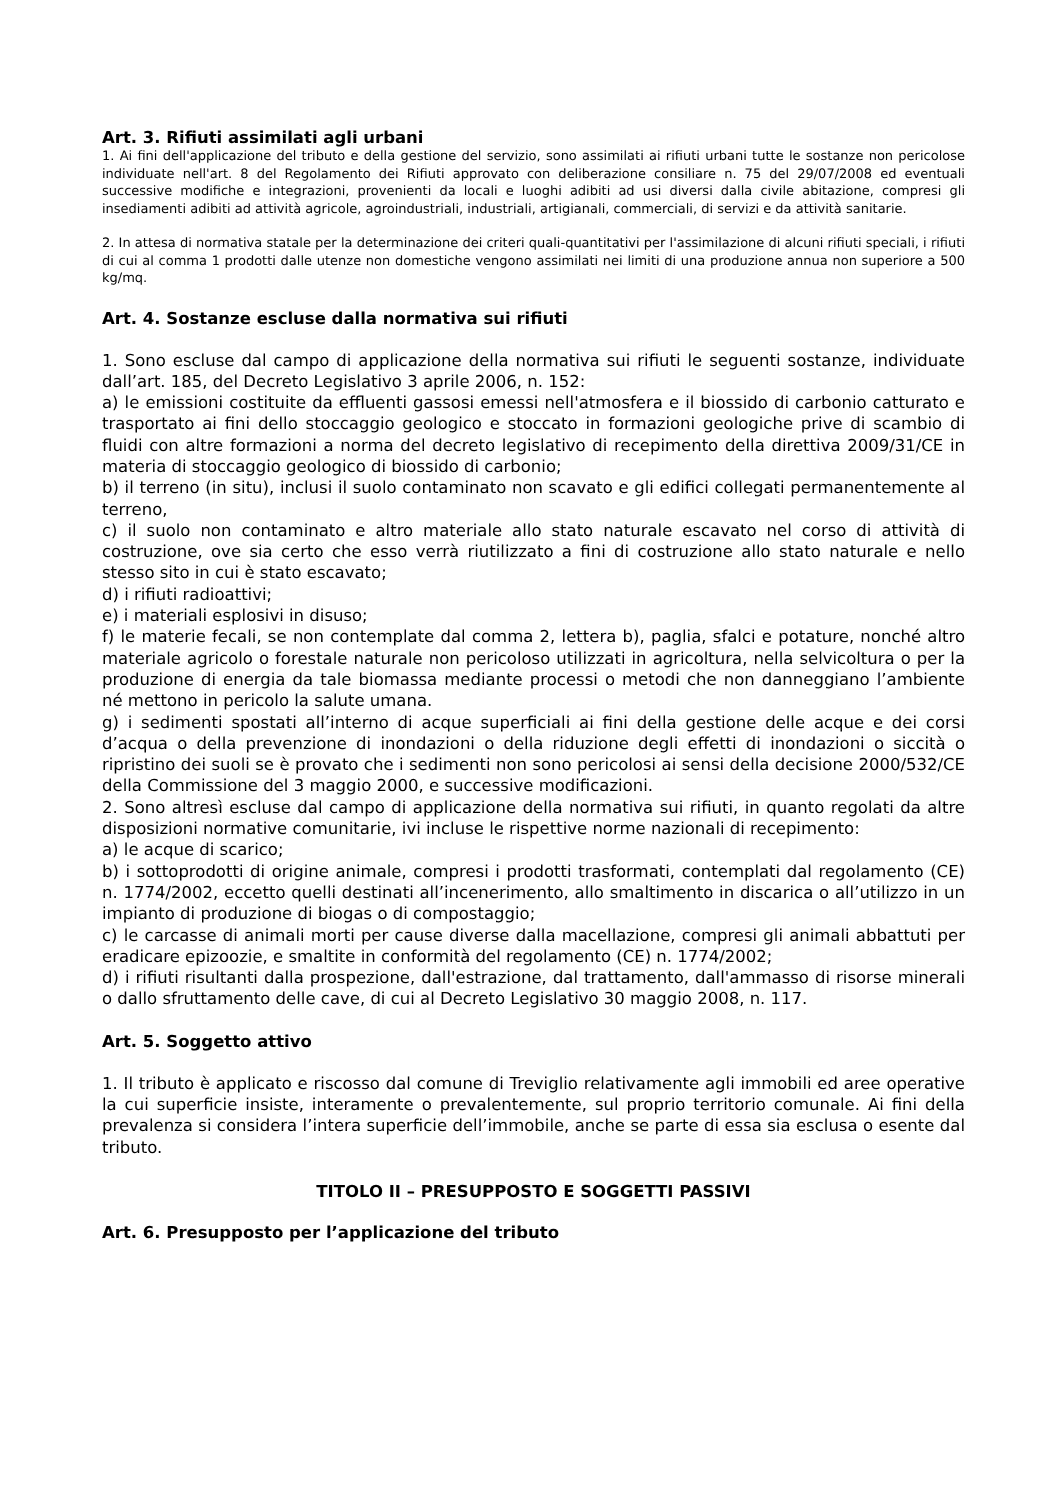Art. 3. Rifiuti assimilati agli urbani
1. Ai fini dell'applicazione del tributo e della gestione del servizio, sono assimilati ai rifiuti urbani tutte le sostanze non pericolose individuate nell'art. 8 del Regolamento dei Rifiuti approvato con deliberazione consiliare n. 75 del 29/07/2008 ed eventuali successive modifiche e integrazioni, provenienti da locali e luoghi adibiti ad usi diversi dalla civile abitazione, compresi gli insediamenti adibiti ad attività agricole, agroindustriali, industriali, artigianali, commerciali, di servizi e da attività sanitarie.
2. In attesa di normativa statale per la determinazione dei criteri quali-quantitativi per l'assimilazione di alcuni rifiuti speciali, i rifiuti di cui al comma 1 prodotti dalle utenze non domestiche vengono assimilati nei limiti di una produzione annua non superiore a 500 kg/mq.
Art. 4. Sostanze escluse dalla normativa sui rifiuti
1. Sono escluse dal campo di applicazione della normativa sui rifiuti le seguenti sostanze, individuate dall’art. 185, del Decreto Legislativo 3 aprile 2006, n. 152:
a) le emissioni costituite da effluenti gassosi emessi nell'atmosfera e il biossido di carbonio catturato e trasportato ai fini dello stoccaggio geologico e stoccato in formazioni geologiche prive di scambio di fluidi con altre formazioni a norma del decreto legislativo di recepimento della direttiva 2009/31/CE in materia di stoccaggio geologico di biossido di carbonio;
b) il terreno (in situ), inclusi il suolo contaminato non scavato e gli edifici collegati permanentemente al terreno,
c) il suolo non contaminato e altro materiale allo stato naturale escavato nel corso di attività di costruzione, ove sia certo che esso verrà riutilizzato a fini di costruzione allo stato naturale e nello stesso sito in cui è stato escavato;
d) i rifiuti radioattivi;
e) i materiali esplosivi in disuso;
f) le materie fecali, se non contemplate dal comma 2, lettera b), paglia, sfalci e potature, nonché altro materiale agricolo o forestale naturale non pericoloso utilizzati in agricoltura, nella selvicoltura o per la produzione di energia da tale biomassa mediante processi o metodi che non danneggiano l’ambiente né mettono in pericolo la salute umana.
g) i sedimenti spostati all’interno di acque superficiali ai fini della gestione delle acque e dei corsi d’acqua o della prevenzione di inondazioni o della riduzione degli effetti di inondazioni o siccità o ripristino dei suoli se è provato che i sedimenti non sono pericolosi ai sensi della decisione 2000/532/CE della Commissione del 3 maggio 2000, e successive modificazioni.
2. Sono altresì escluse dal campo di applicazione della normativa sui rifiuti, in quanto regolati da altre disposizioni normative comunitarie, ivi incluse le rispettive norme nazionali di recepimento:
a) le acque di scarico;
b) i sottoprodotti di origine animale, compresi i prodotti trasformati, contemplati dal regolamento (CE) n. 1774/2002, eccetto quelli destinati all’incenerimento, allo smaltimento in discarica o all’utilizzo in un impianto di produzione di biogas o di compostaggio;
c) le carcasse di animali morti per cause diverse dalla macellazione, compresi gli animali abbattuti per eradicare epizoozie, e smaltite in conformità del regolamento (CE) n. 1774/2002;
d) i rifiuti risultanti dalla prospezione, dall'estrazione, dal trattamento, dall'ammasso di risorse minerali o dallo sfruttamento delle cave, di cui al Decreto Legislativo 30 maggio 2008, n. 117.
Art. 5. Soggetto attivo
1. Il tributo è applicato e riscosso dal comune di Treviglio relativamente agli immobili ed aree operative la cui superficie insiste, interamente o prevalentemente, sul proprio territorio comunale. Ai fini della prevalenza si considera l’intera superficie dell’immobile, anche se parte di essa sia esclusa o esente dal tributo.
TITOLO II – PRESUPPOSTO E SOGGETTI PASSIVI
Art. 6. Presupposto per l’applicazione del tributo